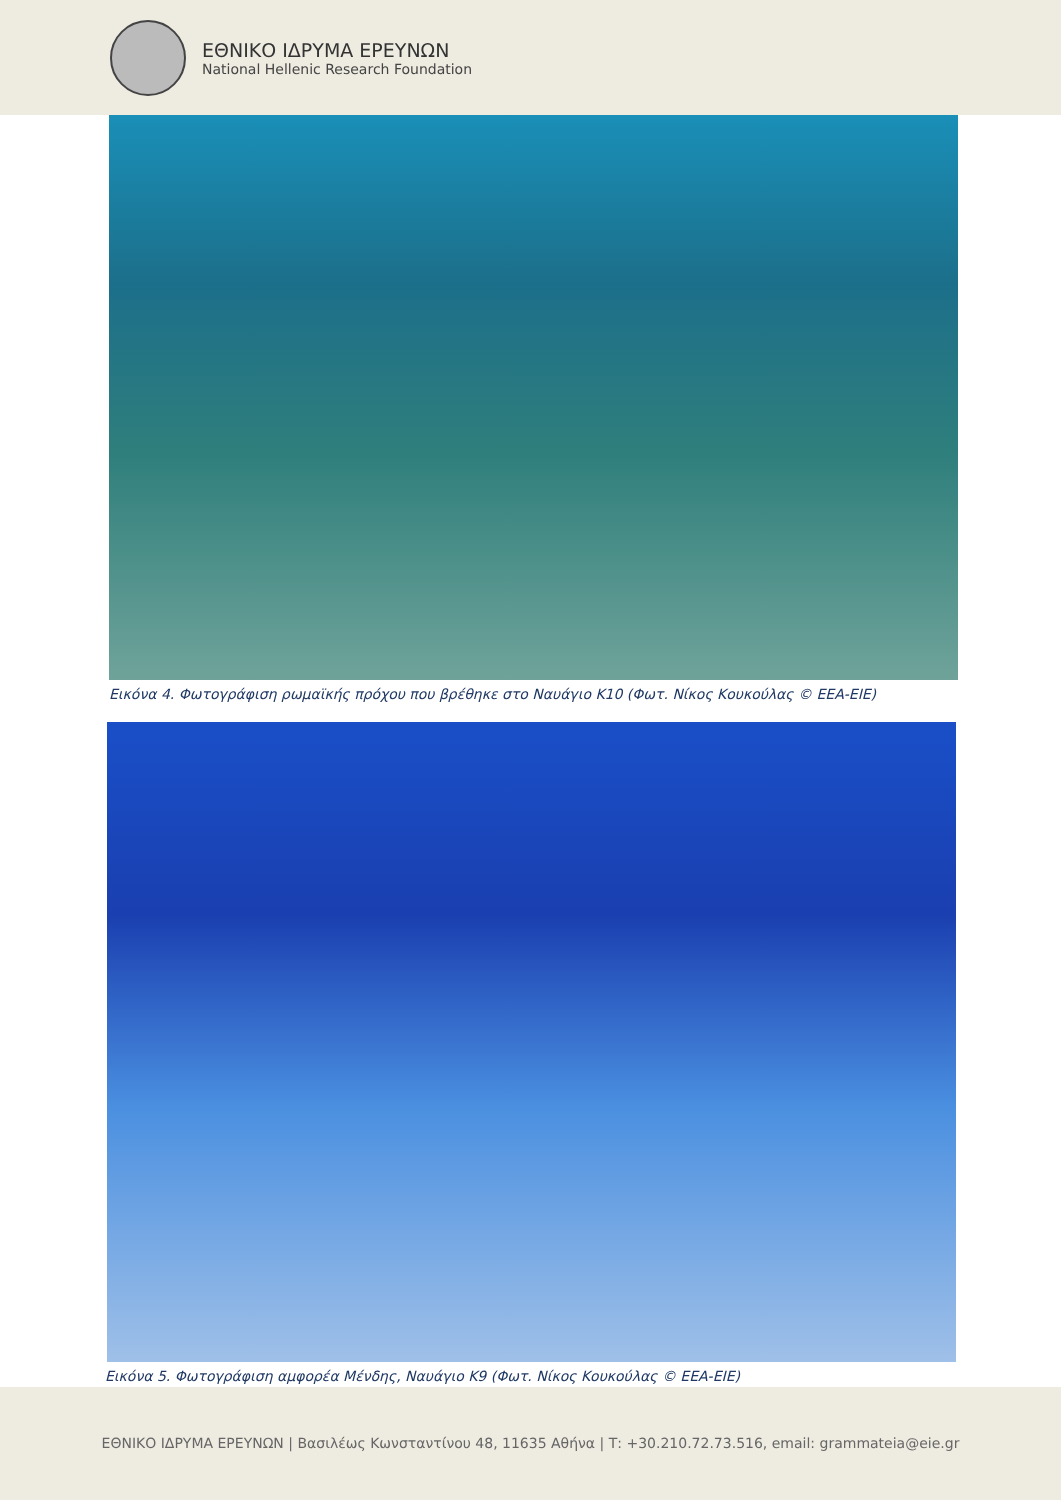ΕΘΝΙΚΟ ΙΔΡΥΜΑ ΕΡΕΥΝΩΝ
National Hellenic Research Foundation
Εικόνα 4. Φωτογράφιση ρωμαϊκής πρόχου που βρέθηκε στο Ναυάγιο Κ10 (Φωτ. Νίκος Κουκούλας © ΕΕΑ-ΕΙΕ)
Εικόνα 5. Φωτογράφιση αμφορέα Μένδης, Ναυάγιο Κ9 (Φωτ. Νίκος Κουκούλας © ΕΕΑ-ΕΙΕ)
ΕΘΝΙΚΟ ΙΔΡΥΜΑ ΕΡΕΥΝΩΝ | Βασιλέως Κωνσταντίνου 48, 11635 Αθήνα | Τ: +30.210.72.73.516, email: grammateia@eie.gr